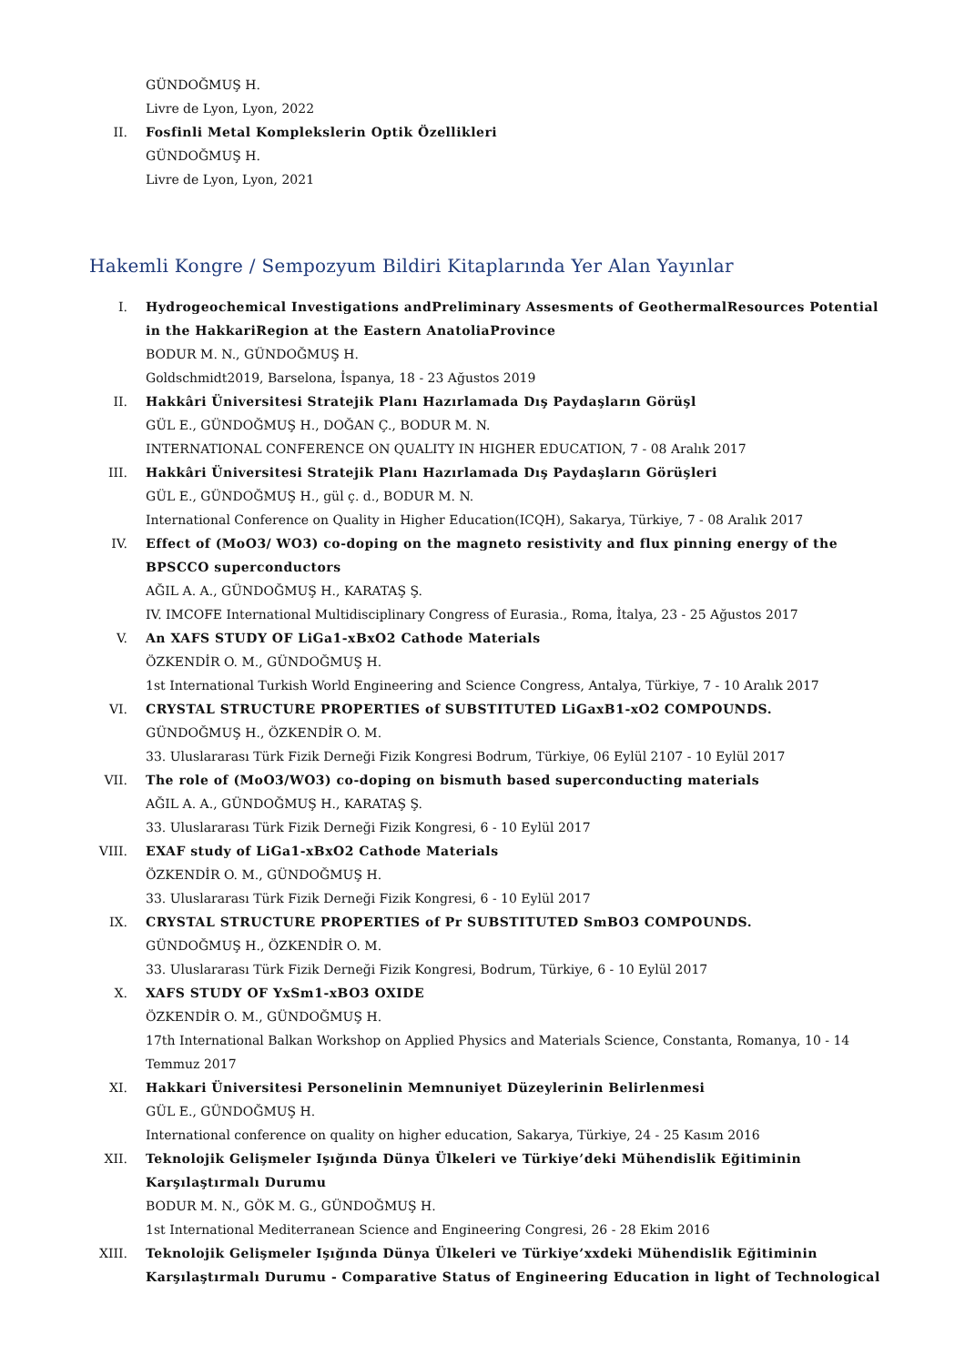GÜNDOĞMUŞ H.
Livre de Lyon, Lyon, 2022
II. Fosfinli Metal Komplekslerin Optik Özellikleri
GÜNDOĞMUŞ H.
Livre de Lyon, Lyon, 2021
Hakemli Kongre / Sempozyum Bildiri Kitaplarında Yer Alan Yayınlar
I. Hydrogeochemical Investigations andPreliminary Assesments of GeothermalResources Potential in the HakkariRegion at the Eastern AnatoliaProvince
BODUR M. N., GÜNDOĞMUŞ H.
Goldschmidt2019, Barselona, İspanya, 18 - 23 Ağustos 2019
II. Hakkâri Üniversitesi Stratejik Planı Hazırlamada Dış Paydaşların Görüşl
GÜL E., GÜNDOĞMUŞ H., DOĞAN Ç., BODUR M. N.
INTERNATIONAL CONFERENCE ON QUALITY IN HIGHER EDUCATION, 7 - 08 Aralık 2017
III. Hakkâri Üniversitesi Stratejik Planı Hazırlamada Dış Paydaşların Görüşleri
GÜL E., GÜNDOĞMUŞ H., gül ç. d., BODUR M. N.
International Conference on Quality in Higher Education(ICQH), Sakarya, Türkiye, 7 - 08 Aralık 2017
IV. Effect of (MoO3/ WO3) co-doping on the magneto resistivity and flux pinning energy of the BPSCCO superconductors
AĞIL A. A., GÜNDOĞMUŞ H., KARATAŞ Ş.
IV. IMCOFE International Multidisciplinary Congress of Eurasia., Roma, İtalya, 23 - 25 Ağustos 2017
V. An XAFS STUDY OF LiGa1-xBxO2 Cathode Materials
ÖZKENDİR O. M., GÜNDOĞMUŞ H.
1st International Turkish World Engineering and Science Congress, Antalya, Türkiye, 7 - 10 Aralık 2017
VI. CRYSTAL STRUCTURE PROPERTIES of SUBSTITUTED LiGaxB1-xO2 COMPOUNDS.
GÜNDOĞMUŞ H., ÖZKENDİR O. M.
33. Uluslararası Türk Fizik Derneği Fizik Kongresi Bodrum, Türkiye, 06 Eylül 2107 - 10 Eylül 2017
VII. The role of (MoO3/WO3) co-doping on bismuth based superconducting materials
AĞIL A. A., GÜNDOĞMUŞ H., KARATAŞ Ş.
33. Uluslararası Türk Fizik Derneği Fizik Kongresi, 6 - 10 Eylül 2017
VIII. EXAF study of LiGa1-xBxO2 Cathode Materials
ÖZKENDİR O. M., GÜNDOĞMUŞ H.
33. Uluslararası Türk Fizik Derneği Fizik Kongresi, 6 - 10 Eylül 2017
IX. CRYSTAL STRUCTURE PROPERTIES of Pr SUBSTITUTED SmBO3 COMPOUNDS.
GÜNDOĞMUŞ H., ÖZKENDİR O. M.
33. Uluslararası Türk Fizik Derneği Fizik Kongresi, Bodrum, Türkiye, 6 - 10 Eylül 2017
X. XAFS STUDY OF YxSm1-xBO3 OXIDE
ÖZKENDİR O. M., GÜNDOĞMUŞ H.
17th International Balkan Workshop on Applied Physics and Materials Science, Constanta, Romanya, 10 - 14 Temmuz 2017
XI. Hakkari Üniversitesi Personelinin Memnuniyet Düzeylerinin Belirlenmesi
GÜL E., GÜNDOĞMUŞ H.
International conference on quality on higher education, Sakarya, Türkiye, 24 - 25 Kasım 2016
XII. Teknolojik Gelişmeler Işığında Dünya Ülkeleri ve Türkiye’deki Mühendislik Eğitiminin Karşılaştırmalı Durumu
BODUR M. N., GÖK M. G., GÜNDOĞMUŞ H.
1st International Mediterranean Science and Engineering Congresi, 26 - 28 Ekim 2016
XIII. Teknolojik Gelişmeler Işığında Dünya Ülkeleri ve Türkiye’xxdeki Mühendislik Eğitiminin Karşılaştırmalı Durumu - Comparative Status of Engineering Education in light of Technological